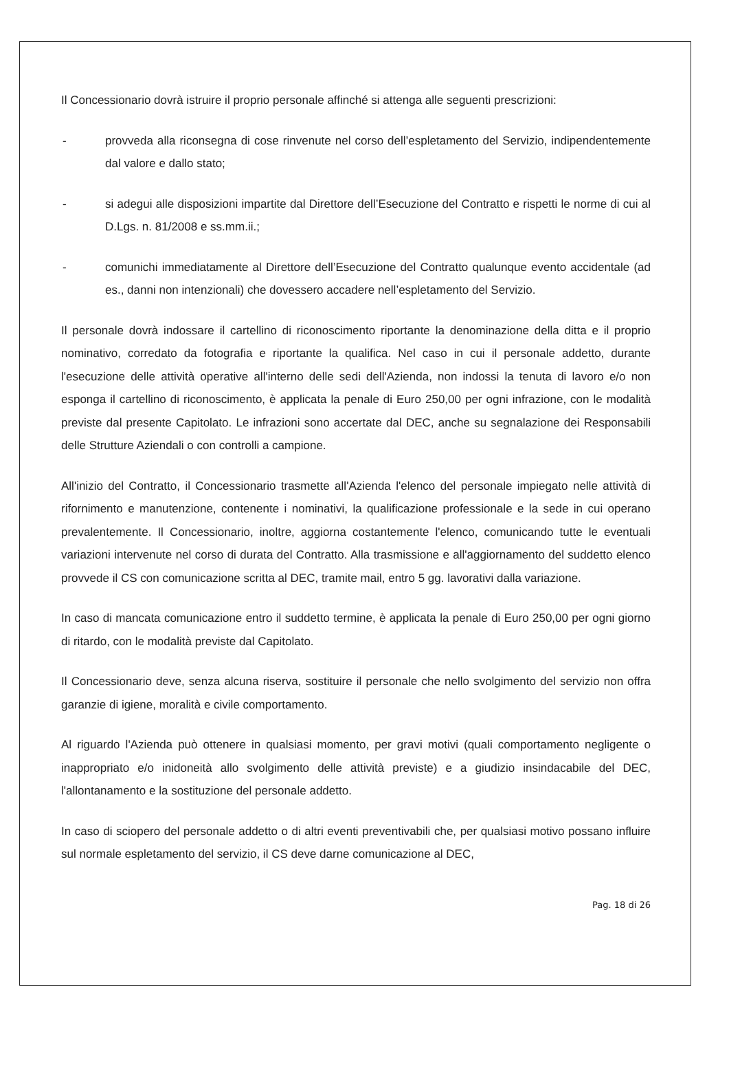Il Concessionario dovrà istruire il proprio personale affinché si attenga alle seguenti prescrizioni:
- provveda alla riconsegna di cose rinvenute nel corso dell’espletamento del Servizio, indipendentemente dal valore e dallo stato;
- si adegui alle disposizioni impartite dal Direttore dell’Esecuzione del Contratto e rispetti le norme di cui al D.Lgs. n. 81/2008 e ss.mm.ii.;
- comunichi immediatamente al Direttore dell’Esecuzione del Contratto qualunque evento accidentale (ad es., danni non intenzionali) che dovessero accadere nell’espletamento del Servizio.
Il personale dovrà indossare il cartellino di riconoscimento riportante la denominazione della ditta e il proprio nominativo, corredato da fotografia e riportante la qualifica. Nel caso in cui il personale addetto, durante l'esecuzione delle attività operative all'interno delle sedi dell'Azienda, non indossi la tenuta di lavoro e/o non esponga il cartellino di riconoscimento, è applicata la penale di Euro 250,00 per ogni infrazione, con le modalità previste dal presente Capitolato. Le infrazioni sono accertate dal DEC, anche su segnalazione dei Responsabili delle Strutture Aziendali o con controlli a campione.
All'inizio del Contratto, il Concessionario trasmette all'Azienda l'elenco del personale impiegato nelle attività di rifornimento e manutenzione, contenente i nominativi, la qualificazione professionale e la sede in cui operano prevalentemente. Il Concessionario, inoltre, aggiorna costantemente l'elenco, comunicando tutte le eventuali variazioni intervenute nel corso di durata del Contratto. Alla trasmissione e all'aggiornamento del suddetto elenco provvede il CS con comunicazione scritta al DEC, tramite mail, entro 5 gg. lavorativi dalla variazione.
In caso di mancata comunicazione entro il suddetto termine, è applicata la penale di Euro 250,00 per ogni giorno di ritardo, con le modalità previste dal Capitolato.
Il Concessionario deve, senza alcuna riserva, sostituire il personale che nello svolgimento del servizio non offra garanzie di igiene, moralità e civile comportamento.
Al riguardo l'Azienda può ottenere in qualsiasi momento, per gravi motivi (quali comportamento negligente o inappropriato e/o inidoneità allo svolgimento delle attività previste) e a giudizio insindacabile del DEC, l'allontanamento e la sostituzione del personale addetto.
In caso di sciopero del personale addetto o di altri eventi preventivabili che, per qualsiasi motivo possano influire sul normale espletamento del servizio, il CS deve darne comunicazione al DEC,
Pag. 18 di 26